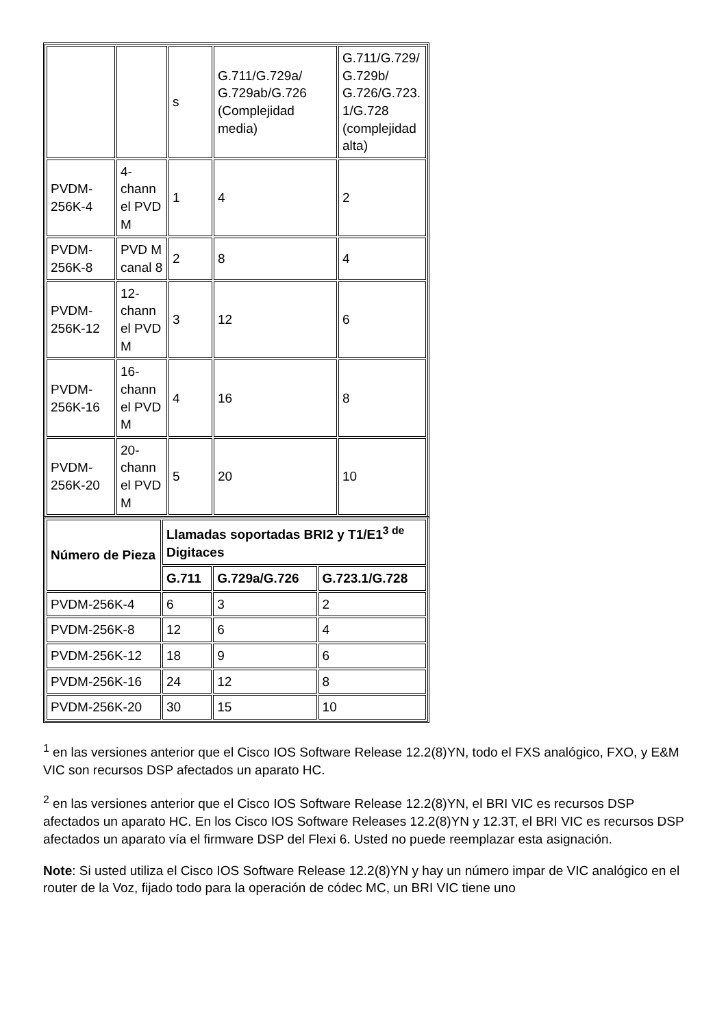| | | s | G.711/G.729a/ G.729ab/G.726 (Complejidad media) | G.711/G.729/ G.729b/ G.726/G.723. 1/G.728 (complejidad alta) |
| PVDM-256K-4 | 4-chann el PVD M | 1 | 4 | 2 |
| PVDM-256K-8 | PVD M canal 8 | 2 | 8 | 4 |
| PVDM-256K-12 | 12-chann el PVD M | 3 | 12 | 6 |
| PVDM-256K-16 | 16-chann el PVD M | 4 | 16 | 8 |
| PVDM-256K-20 | 20-chann el PVD M | 5 | 20 | 10 |
| Número de Pieza | Llamadas soportadas BRI2 y T1/E1<sup>3 de</sup> Digitaces | | |
| --- | --- | --- | --- |
| | G.711 | G.729a/G.726 | G.723.1/G.728 |
| PVDM-256K-4 | 6 | 3 | 2 |
| PVDM-256K-8 | 12 | 6 | 4 |
| PVDM-256K-12 | 18 | 9 | 6 |
| PVDM-256K-16 | 24 | 12 | 8 |
| PVDM-256K-20 | 30 | 15 | 10 |
<sup>1</sup> en las versiones anterior que el Cisco IOS Software Release 12.2(8)YN, todo el FXS analógico, FXO, y E&M VIC son recursos DSP afectados un aparato HC.
<sup>2</sup> en las versiones anterior que el Cisco IOS Software Release 12.2(8)YN, el BRI VIC es recursos DSP afectados un aparato HC. En los Cisco IOS Software Releases 12.2(8)YN y 12.3T, el BRI VIC es recursos DSP afectados un aparato vía el firmware DSP del Flexi 6. Usted no puede reemplazar esta asignación.
Note: Si usted utiliza el Cisco IOS Software Release 12.2(8)YN y hay un número impar de VIC analógico en el router de la Voz, fijado todo para la operación de códec MC, un BRI VIC tiene uno